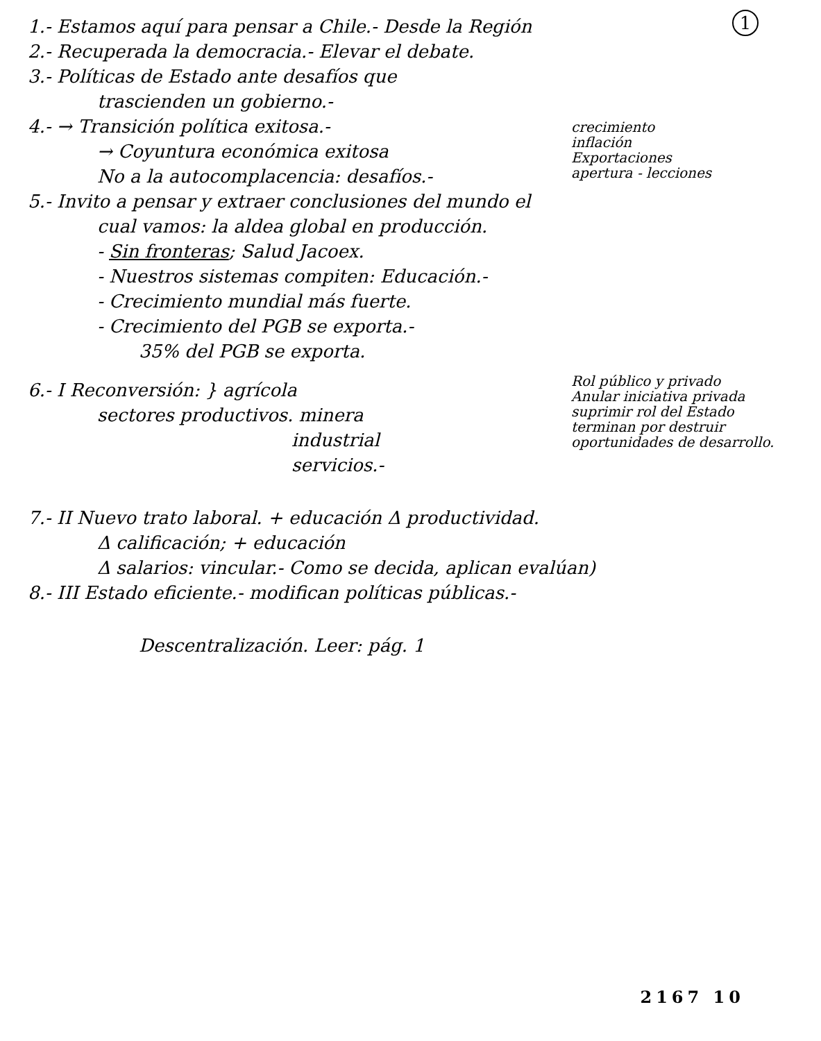1
1.- Estamos aquí para pensar a Chile.- Desde la Región
2.- Recuperada la democracia.- Elevar el debate.
3.- Políticas de Estado ante desafíos que
trascienden un gobierno.-
crecimiento
inflación
Exportaciones
apertura - lecciones
4.- → Transición política exitosa.-
→ Coyuntura económica exitosa
No a la autocomplacencia: desafíos.-
5.- Invito a pensar y extraer conclusiones del mundo el
cual vamos: la aldea global en producción.
- Sin fronteras; Salud Jacoex.
- Nuestros sistemas compiten: Educación.-
- Crecimiento mundial más fuerte.
- Crecimiento del PGB se exporta.-
35% del PGB se exporta.
Rol público y privado
Anular iniciativa privada
suprimir rol del Estado
terminan por destruir
oportunidades de desarrollo.
6.- I Reconversión: } agrícola
sectores productivos. minera
industrial
servicios.-
7.- II Nuevo trato laboral. + educación Δ productividad.
Δ calificación; + educación
Δ salarios: vincular.- Como se decida, aplican evalúan)
8.- III Estado eficiente.- modifican políticas públicas.-
Descentralización. Leer: pág. 1
2167 10